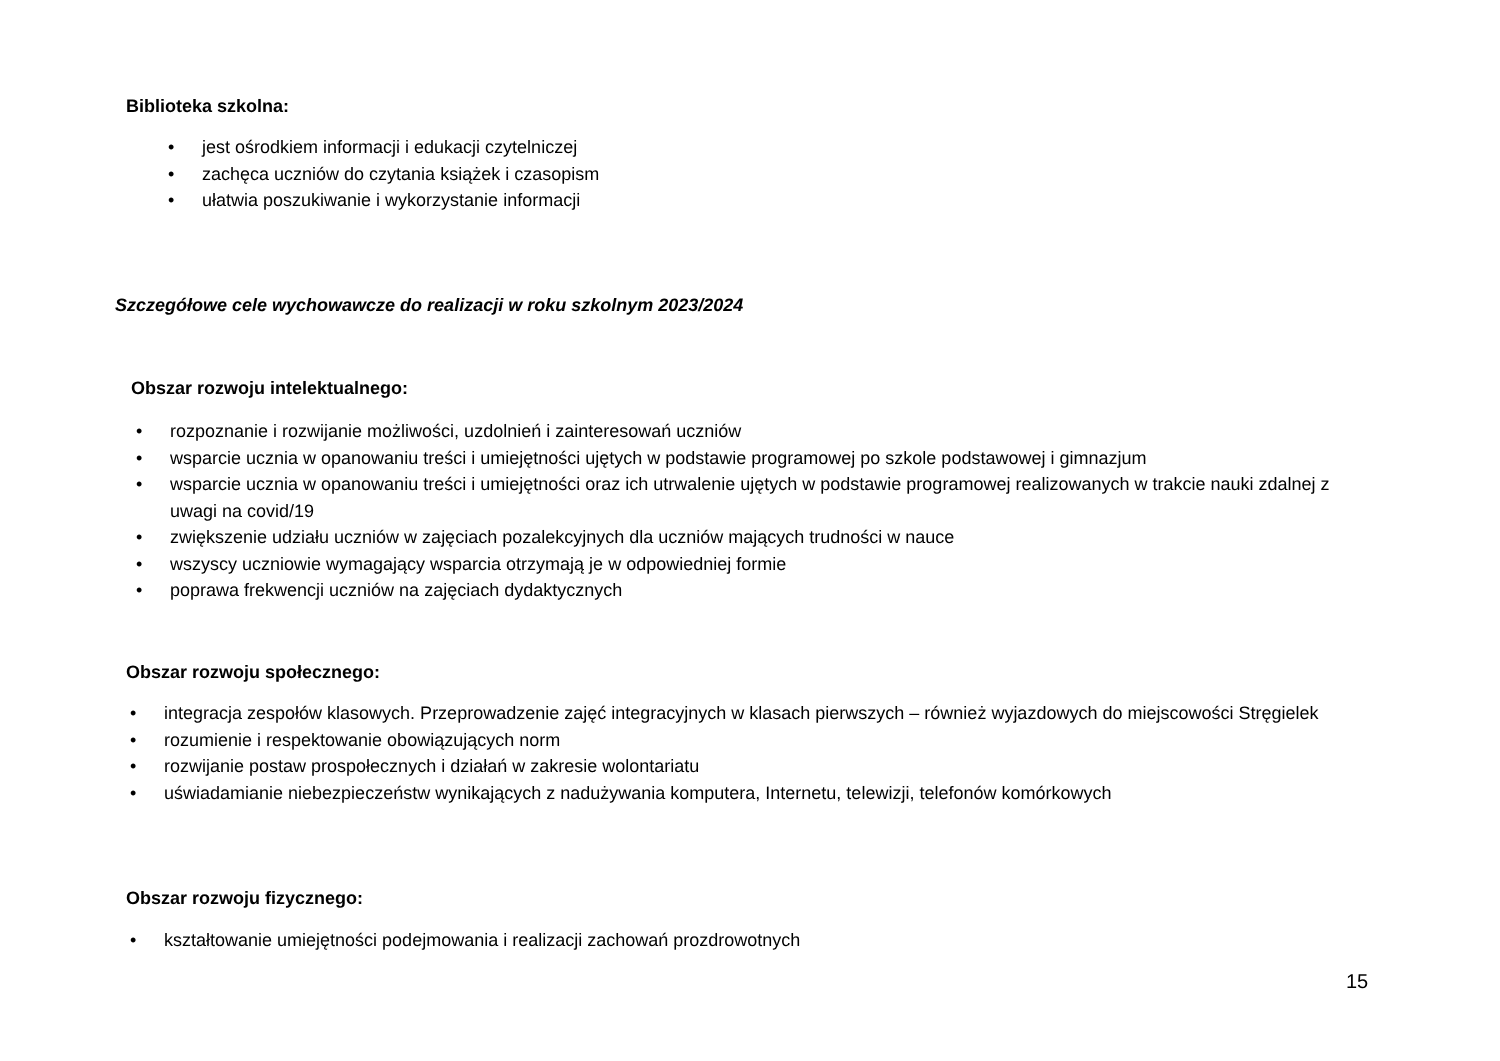Biblioteka szkolna:
• jest ośrodkiem informacji i edukacji czytelniczej
• zachęca uczniów do czytania książek i czasopism
• ułatwia poszukiwanie i wykorzystanie informacji
Szczegółowe cele wychowawcze do realizacji w roku szkolnym 2023/2024
Obszar rozwoju intelektualnego:
• rozpoznanie i rozwijanie możliwości, uzdolnień i zainteresowań uczniów
• wsparcie ucznia w opanowaniu treści i umiejętności ujętych w podstawie programowej po szkole podstawowej i gimnazjum
• wsparcie ucznia w opanowaniu treści i umiejętności oraz ich utrwalenie ujętych w podstawie programowej realizowanych w trakcie nauki zdalnej z uwagi na covid/19
• zwiększenie udziału uczniów w zajęciach pozalekcyjnych dla uczniów mających trudności w nauce
• wszyscy uczniowie wymagający wsparcia otrzymają je w odpowiedniej formie
• poprawa frekwencji uczniów na zajęciach dydaktycznych
Obszar rozwoju społecznego:
• integracja zespołów klasowych. Przeprowadzenie zajęć integracyjnych w klasach pierwszych – również wyjazdowych do miejscowości Stręgielek
• rozumienie i respektowanie obowiązujących norm
• rozwijanie postaw prospołecznych i działań w zakresie wolontariatu
• uświadamianie niebezpieczeństw wynikających z nadużywania komputera, Internetu, telewizji, telefonów komórkowych
Obszar rozwoju fizycznego:
• kształtowanie umiejętności podejmowania i realizacji zachowań prozdrowotnych
15